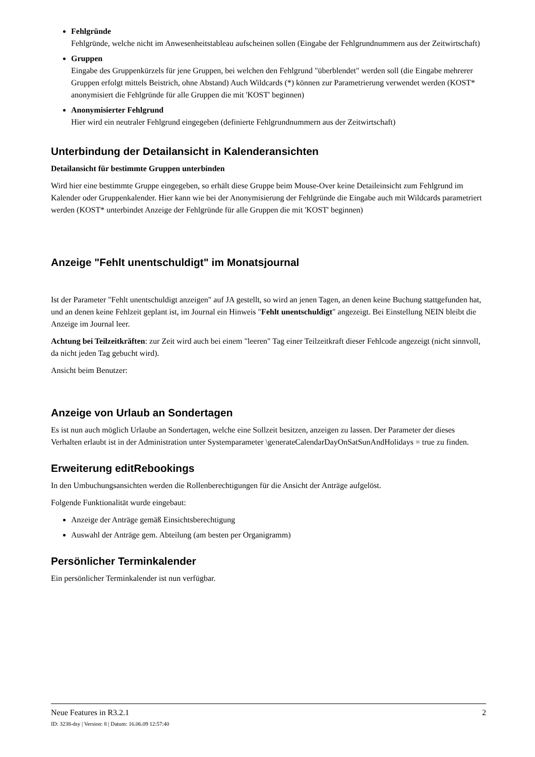Fehlgründe
Fehlgründe, welche nicht im Anwesenheitstableau aufscheinen sollen (Eingabe der Fehlgrundnummern aus der Zeitwirtschaft)
Gruppen
Eingabe des Gruppenkürzels für jene Gruppen, bei welchen den Fehlgrund "überblendet" werden soll (die Eingabe mehrerer Gruppen erfolgt mittels Beistrich, ohne Abstand) Auch Wildcards (*) können zur Parametrierung verwendet werden (KOST* anonymisiert die Fehlgründe für alle Gruppen die mit 'KOST' beginnen)
Anonymisierter Fehlgrund
Hier wird ein neutraler Fehlgrund eingegeben (definierte Fehlgrundnummern aus der Zeitwirtschaft)
Unterbindung der Detailansicht in Kalenderansichten
Detailansicht für bestimmte Gruppen unterbinden
Wird hier eine bestimmte Gruppe eingegeben, so erhält diese Gruppe beim Mouse-Over keine Detaileinsicht zum Fehlgrund im Kalender oder Gruppenkalender. Hier kann wie bei der Anonymisierung der Fehlgründe die Eingabe auch mit Wildcards parametriert werden (KOST* unterbindet Anzeige der Fehlgründe für alle Gruppen die mit 'KOST' beginnen)
Anzeige "Fehlt unentschuldigt" im Monatsjournal
Ist der Parameter "Fehlt unentschuldigt anzeigen" auf JA gestellt, so wird an jenen Tagen, an denen keine Buchung stattgefunden hat, und an denen keine Fehlzeit geplant ist, im Journal ein Hinweis "Fehlt unentschuldigt" angezeigt. Bei Einstellung NEIN bleibt die Anzeige im Journal leer.
Achtung bei Teilzeitkräften: zur Zeit wird auch bei einem "leeren" Tag einer Teilzeitkraft dieser Fehlcode angezeigt (nicht sinnvoll, da nicht jeden Tag gebucht wird).
Ansicht beim Benutzer:
Anzeige von Urlaub an Sondertagen
Es ist nun auch möglich Urlaube an Sondertagen, welche eine Sollzeit besitzen, anzeigen zu lassen. Der Parameter der dieses Verhalten erlaubt ist in der Administration unter Systemparameter \generateCalendarDayOnSatSunAndHolidays = true zu finden.
Erweiterung editRebookings
In den Umbuchungsansichten werden die Rollenberechtigungen für die Ansicht der Anträge aufgelöst.
Folgende Funktionalität wurde eingebaut:
Anzeige der Anträge gemäß Einsichtsberechtigung
Auswahl der Anträge gem. Abteilung (am besten per Organigramm)
Persönlicher Terminkalender
Ein persönlicher Terminkalender ist nun verfügbar.
Neue Features in R3.2.1 2
ID: 3238-dsy | Version: 8 | Datum: 16.06.09 12:57:40